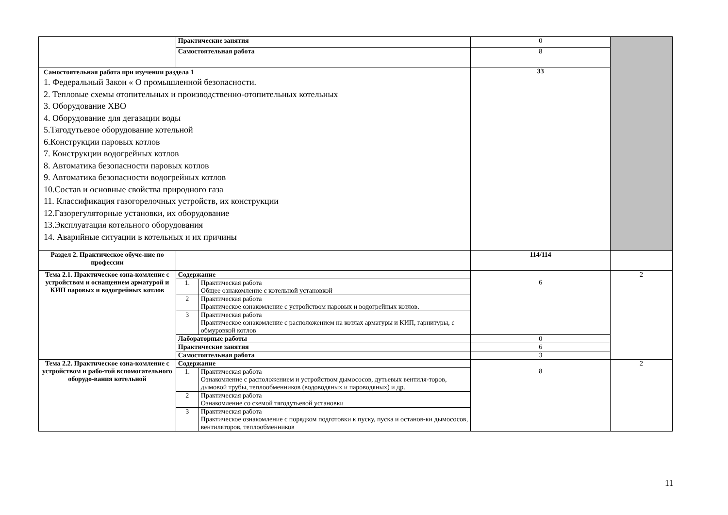| | Практические занятия | | 0 | |
| | Самостоятельная работа | | 8 | |
| Самостоятельная работа при изучении раздела 1 1. Федеральный Закон « О промышленной безопасности. 2. Тепловые схемы отопительных и производственно-отопительных котельных 3. Оборудование ХВО 4. Оборудование для дегазации воды 5.Тягодутьевое оборудование котельной 6.Конструкции паровых котлов 7. Конструкции водогрейных котлов 8. Автоматика безопасности паровых котлов 9. Автоматика безопасности водогрейных котлов 10.Состав и основные свойства природного газа 11. Классификация газогорелочных устройств, их конструкции 12.Газорегуляторные установки, их оборудование 13.Эксплуатация котельного оборудования 14. Аварийные ситуации в котельных и их причины | | | 33 | |
| Раздел 2. Практическое обуче-ние по профессии | | | 114/114 | |
| Тема 2.1. Практическое озна-комление с устройством и оснащением арматурой и КИП паровых и водогрейных котлов | Содержание | | 6 | 2 |
| | 1. | Практическая работа Общее ознакомление с котельной установкой | | |
| | 2 | Практическая работа Практическое ознакомление с устройством паровых и водогрейных котлов. | | |
| | 3 | Практическая работа Практическое ознакомление с расположением на котлах арматуры и КИП, гарнитуры, с обмуровкой котлов | | |
| | Лабораторные работы | | 0 | |
| | Практические занятия | | 6 | |
| | Самостоятельная работа | | 3 | |
| Тема 2.2. Практическое озна-комление с устройством и рабо-той вспомогательного оборудо-вания котельной | Содержание | | 8 | 2 |
| | 1. | Практическая работа Ознакомление с расположением и устройством дымососов, дутьевых вентиля-торов, дымовой трубы, теплообменников (водоводяных и пароводяных) и др. | | |
| | 2 | Практическая работа Ознакомление со схемой тягодутьевой установки | | |
| | 3 | Практическая работа Практическое ознакомление с порядком подготовки к пуску, пуска и останов-ки дымососов, вентиляторов, теплообменников | | |
11